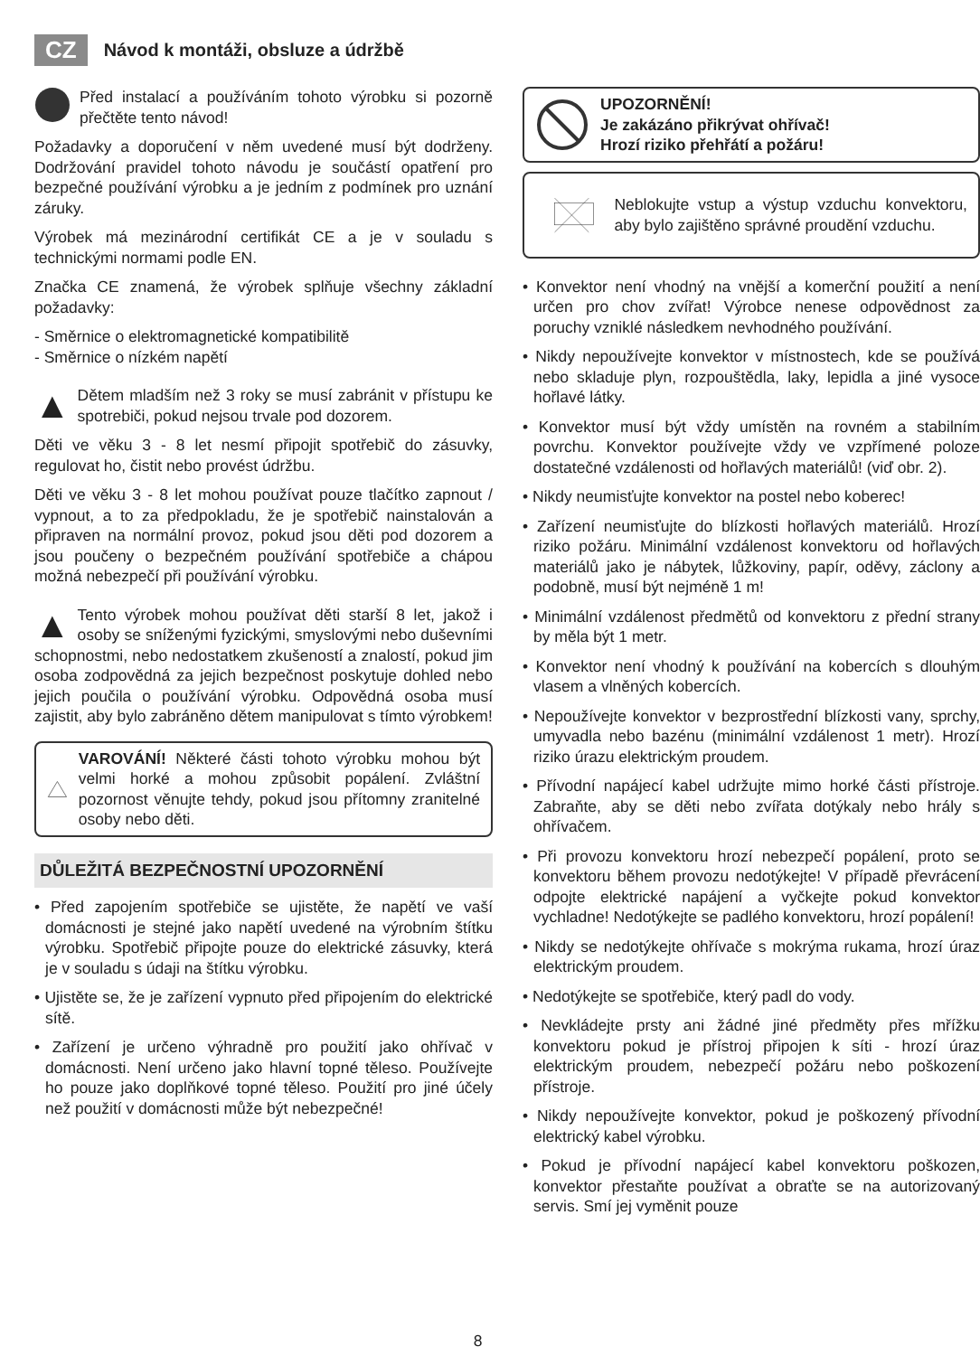CZ Návod k montáži, obsluze a údržbě
Před instalací a používáním tohoto výrobku si pozorně přečtěte tento návod!
Požadavky a doporučení v něm uvedené musí být dodrženy. Dodržování pravidel tohoto návodu je součástí opatření pro bezpečné používání výrobku a je jedním z podmínek pro uznání záruky.
Výrobek má mezinárodní certifikát CE a je v souladu s technickými normami podle EN.
Značka CE znamená, že výrobek splňuje všechny základní požadavky:
- Směrnice o elektromagnetické kompatibilitě
- Směrnice o nízkém napětí
▲ Dětem mladším než 3 roky se musí zabránit v přístupu ke spotrebiči, pokud nejsou trvale pod dozorem.
Děti ve věku 3 - 8 let nesmí připojit spotřebič do zásuvky, regulovat ho, čistit nebo provést údržbu.
Děti ve věku 3 - 8 let mohou používat pouze tlačítko zapnout / vypnout, a to za předpokladu, že je spotřebič nainstalován a připraven na normální provoz, pokud jsou děti pod dozorem a jsou poučeny o bezpečném používání spotřebiče a chápou možná nebezpečí při používání výrobku.
▲ Tento výrobek mohou používat děti starší 8 let, jakož i osoby se sníženými fyzickými, smyslovými nebo duševními schopnostmi, nebo nedostatkem zkušeností a znalostí, pokud jim osoba zodpovědná za jejich bezpečnost poskytuje dohled nebo jejich poučila o používání výrobku. Odpovědná osoba musí zajistit, aby bylo zabráněno dětem manipulovat s tímto výrobkem!
VAROVÁNÍ! Některé části tohoto výrobku mohou být velmi horké a mohou způsobit popálení. Zvláštní pozornost věnujte tehdy, pokud jsou přítomny zranitelné osoby nebo děti.
DŮLEŽITÁ BEZPEČNOSTNÍ UPOZORNĚNÍ
• Před zapojením spotřebiče se ujistěte, že napětí ve vaší domácnosti je stejné jako napětí uvedené na výrobním štítku výrobku. Spotřebič připojte pouze do elektrické zásuvky, která je v souladu s údaji na štítku výrobku.
• Ujistěte se, že je zařízení vypnuto před připojením do elektrické sítě.
• Zařízení je určeno výhradně pro použití jako ohřívač v domácnosti. Není určeno jako hlavní topné těleso. Používejte ho pouze jako doplňkové topné těleso. Použití pro jiné účely než použití v domácnosti může být nebezpečné!
UPOZORNĚNÍ!
Je zakázáno přikrývat ohřívač!
Hrozí riziko přehřátí a požáru!
Neblokujte vstup a výstup vzduchu konvektoru, aby bylo zajištěno správné proudění vzduchu.
• Konvektor není vhodný na vnější a komerční použití a není určen pro chov zvířat! Výrobce nenese odpovědnost za poruchy vzniklé následkem nevhodného používání.
• Nikdy nepoužívejte konvektor v místnostech, kde se používá nebo skladuje plyn, rozpouštědla, laky, lepidla a jiné vysoce hořlavé látky.
• Konvektor musí být vždy umístěn na rovném a stabilním povrchu. Konvektor používejte vždy ve vzpřímené poloze dostatečné vzdálenosti od hořlavých materiálů! (viď obr. 2).
• Nikdy neumisťujte konvektor na postel nebo koberec!
• Zařízení neumisťujte do blízkosti hořlavých materiálů. Hrozí riziko požáru. Minimální vzdálenost konvektoru od hořlavých materiálů jako je nábytek, lůžkoviny, papír, oděvy, záclony a podobně, musí být nejméně 1 m!
• Minimální vzdálenost předmětů od konvektoru z přední strany by měla být 1 metr.
• Konvektor není vhodný k používání na kobercích s dlouhým vlasem a vlněných kobercích.
• Nepoužívejte konvektor v bezprostřední blízkosti vany, sprchy, umyvadla nebo bazénu (minimální vzdálenost 1 metr). Hrozí riziko úrazu elektrickým proudem.
• Přívodní napájecí kabel udržujte mimo horké části přístroje. Zabraňte, aby se děti nebo zvířata dotýkaly nebo hrály s ohřívačem.
• Při provozu konvektoru hrozí nebezpečí popálení, proto se konvektoru během provozu nedotýkejte! V případě převrácení odpojte elektrické napájení a vyčkejte pokud konvektor vychladne! Nedotýkejte se padlého konvektoru, hrozí popálení!
• Nikdy se nedotýkejte ohřívače s mokrýma rukama, hrozí úraz elektrickým proudem.
• Nedotýkejte se spotřebiče, který padl do vody.
• Nevkládejte prsty ani žádné jiné předměty přes mřížku konvektoru pokud je přístroj připojen k síti - hrozí úraz elektrickým proudem, nebezpečí požáru nebo poškození přístroje.
• Nikdy nepoužívejte konvektor, pokud je poškozený přívodní elektrický kabel výrobku.
• Pokud je přívodní napájecí kabel konvektoru poškozen, konvektor přestaňte používat a obraťte se na autorizovaný servis. Smí jej vyměnit pouze
8